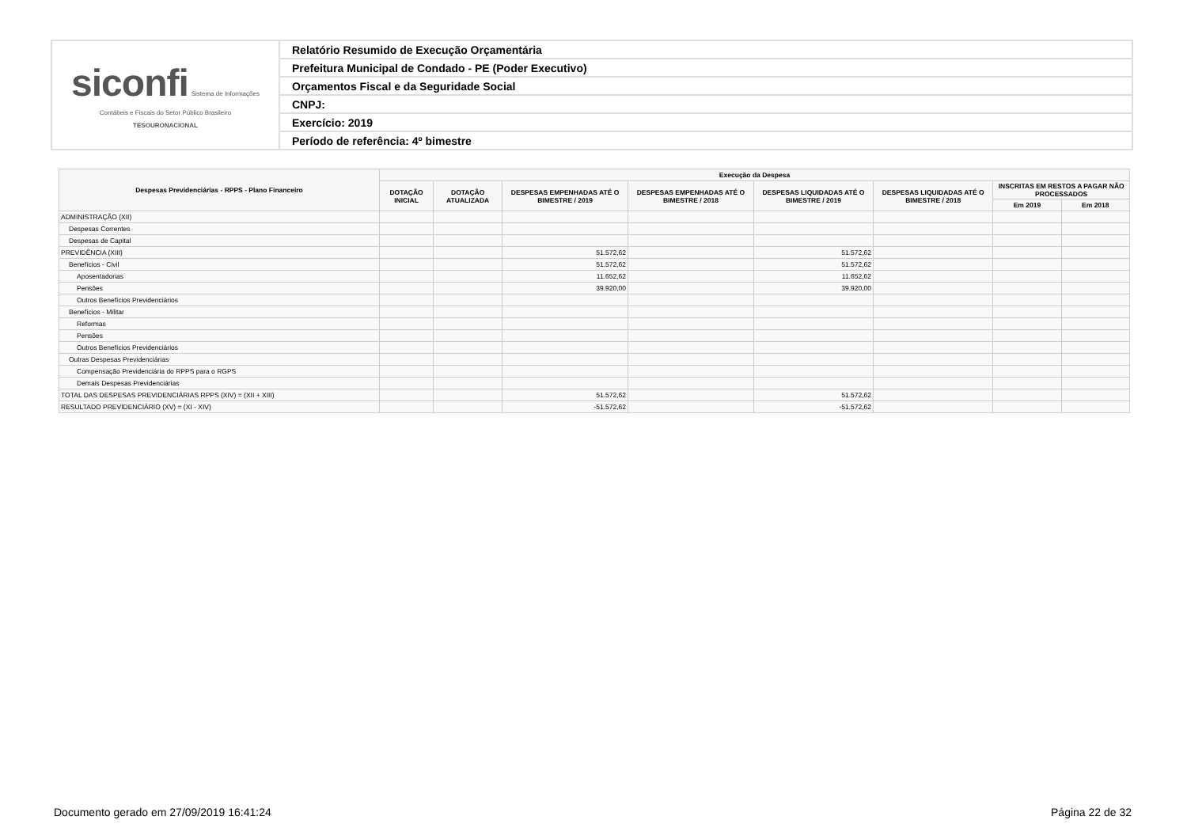| siconfi Sistema de Informações Contábeis e Fiscais do Setor Público Brasileiro TESOURONACIONAL | Relatório Resumido de Execução Orçamentária |
| | Prefeitura Municipal de Condado - PE (Poder Executivo) |
| | Orçamentos Fiscal e da Seguridade Social |
| | CNPJ: |
| | Exercício: 2019 |
| | Período de referência: 4º bimestre |
| Despesas Previdenciárias - RPPS - Plano Financeiro | Execução da Despesa | | | | | | | |
| --- | --- | --- | --- | --- | --- | --- | --- | --- |
| | DOTAÇÃO INICIAL | DOTAÇÃO ATUALIZADA | DESPESAS EMPENHADAS ATÉ O BIMESTRE / 2019 | DESPESAS EMPENHADAS ATÉ O BIMESTRE / 2018 | DESPESAS LIQUIDADAS ATÉ O BIMESTRE / 2019 | DESPESAS LIQUIDADAS ATÉ O BIMESTRE / 2018 | INSCRITAS EM RESTOS A PAGAR NÃO PROCESSADOS | |
| | | | | | | | Em 2019 | Em 2018 |
| ADMINISTRAÇÃO (XII) | | | | | | | | |
| Despesas Correntes | | | | | | | | |
| Despesas de Capital | | | | | | | | |
| PREVIDÊNCIA (XIII) | | | 51.572,62 | | 51.572,62 | | | |
| Benefícios - Civil | | | 51.572,62 | | 51.572,62 | | | |
| Aposentadorias | | | 11.652,62 | | 11.652,62 | | | |
| Pensões | | | 39.920,00 | | 39.920,00 | | | |
| Outros Benefícios Previdenciários | | | | | | | | |
| Benefícios - Militar | | | | | | | | |
| Reformas | | | | | | | | |
| Pensões | | | | | | | | |
| Outros Benefícios Previdenciários | | | | | | | | |
| Outras Despesas Previdenciárias | | | | | | | | |
| Compensação Previdenciária do RPPS para o RGPS | | | | | | | | |
| Demais Despesas Previdenciárias | | | | | | | | |
| TOTAL DAS DESPESAS PREVIDENCIÁRIAS RPPS (XIV) = (XII + XIII) | | | 51.572,62 | | 51.572,62 | | | |
| RESULTADO PREVIDENCIÁRIO (XV) = (XI - XIV) | | | -51.572,62 | | -51.572,62 | | | |
Documento gerado em 27/09/2019 16:41:24 Página 22 de 32